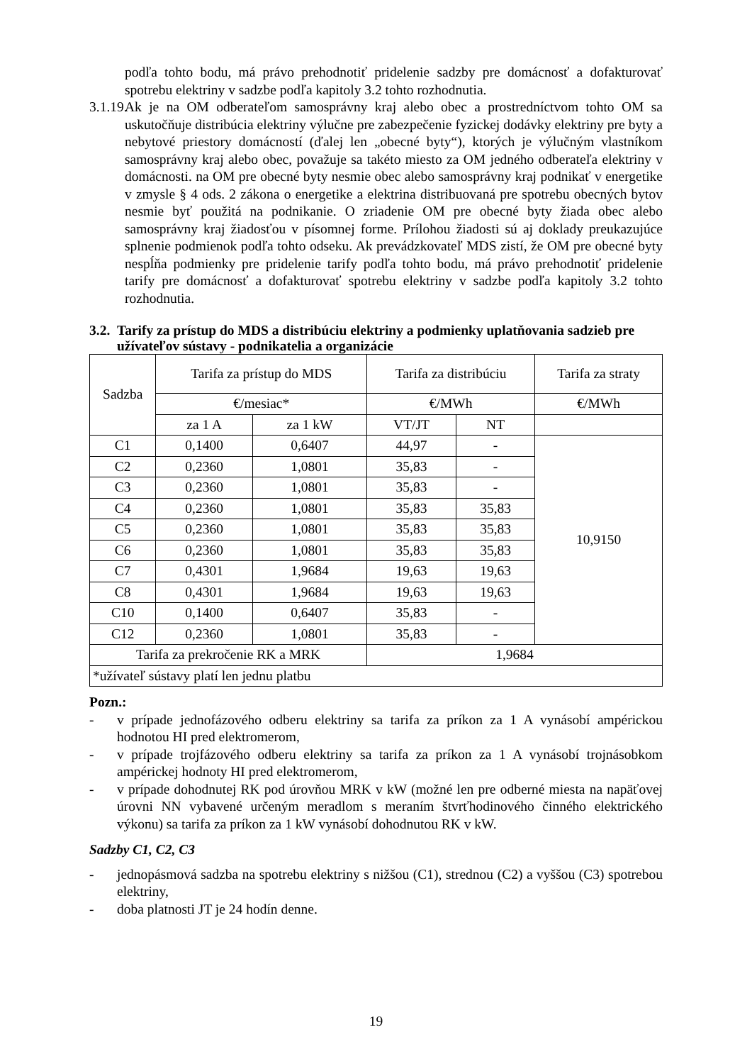podľa tohto bodu, má právo prehodnotiť pridelenie sadzby pre domácnosť a dofakturovať spotrebu elektriny v sadzbe podľa kapitoly 3.2 tohto rozhodnutia.
3.1.19.
Ak je na OM odberateľom samosprávny kraj alebo obec a prostredníctvom tohto OM sa uskutočňuje distribúcia elektriny výlučne pre zabezpečenie fyzickej dodávky elektriny pre byty a nebytové priestory domácností (ďalej len „obecné byty“), ktorých je výlučným vlastníkom samosprávny kraj alebo obec, považuje sa takéto miesto za OM jedného odberateľa elektriny v domácnosti. na OM pre obecné byty nesmie obec alebo samosprávny kraj podnikať v energetike v zmysle § 4 ods. 2 zákona o energetike a elektrina distribuovaná pre spotrebu obecných bytov nesmie byť použitá na podnikanie. O zriadenie OM pre obecné byty žiada obec alebo samosprávny kraj žiadosťou v písomnej forme. Prílohou žiadosti sú aj doklady preukazujúce splnenie podmienok podľa tohto odseku. Ak prevádzkovateľ MDS zistí, že OM pre obecné byty nespĺňa podmienky pre pridelenie tarify podľa tohto bodu, má právo prehodnotiť pridelenie tarify pre domácnosť a dofakturovať spotrebu elektriny v sadzbe podľa kapitoly 3.2 tohto rozhodnutia.
3.2. Tarify za prístup do MDS a distribúciu elektriny a podmienky uplatňovania sadzieb pre užívateľov sústavy - podnikatelia a organizácie
| Sadzba | Tarifa za prístup do MDS | | Tarifa za distribúciu | | Tarifa za straty |
| --- | --- | --- | --- | --- | --- |
| | €/mesiac* | | €/MWh | | €/MWh |
| | za 1 A | za 1 kW | VT/JT | NT | |
| C1 | 0,1400 | 0,6407 | 44,97 | - | 10,9150 |
| C2 | 0,2360 | 1,0801 | 35,83 | - | |
| C3 | 0,2360 | 1,0801 | 35,83 | - | |
| C4 | 0,2360 | 1,0801 | 35,83 | 35,83 | |
| C5 | 0,2360 | 1,0801 | 35,83 | 35,83 | |
| C6 | 0,2360 | 1,0801 | 35,83 | 35,83 | |
| C7 | 0,4301 | 1,9684 | 19,63 | 19,63 | |
| C8 | 0,4301 | 1,9684 | 19,63 | 19,63 | |
| C10 | 0,1400 | 0,6407 | 35,83 | - | |
| C12 | 0,2360 | 1,0801 | 35,83 | - | |
| Tarifa za prekročenie RK a MRK | | | 1,9684 | | |
| *užívateľ sústavy platí len jednu platbu | | | | | |
Pozn.:
- v prípade jednofázového odberu elektriny sa tarifa za príkon za 1 A vynásobí ampérickou hodnotou HI pred elektromerom,
- v prípade trojfázového odberu elektriny sa tarifa za príkon za 1 A vynásobí trojnásobkom ampérickej hodnoty HI pred elektromerom,
- v prípade dohodnutej RK pod úrovňou MRK v kW (možné len pre odberné miesta na napäťovej úrovni NN vybavené určeným meradlom s meraním štvrťhodinového činného elektrického výkonu) sa tarifa za príkon za 1 kW vynásobí dohodnutou RK v kW.
Sadzby C1, C2, C3
- jednopásmová sadzba na spotrebu elektriny s nižšou (C1), strednou (C2) a vyššou (C3) spotrebou elektriny,
- doba platnosti JT je 24 hodín denne.
19